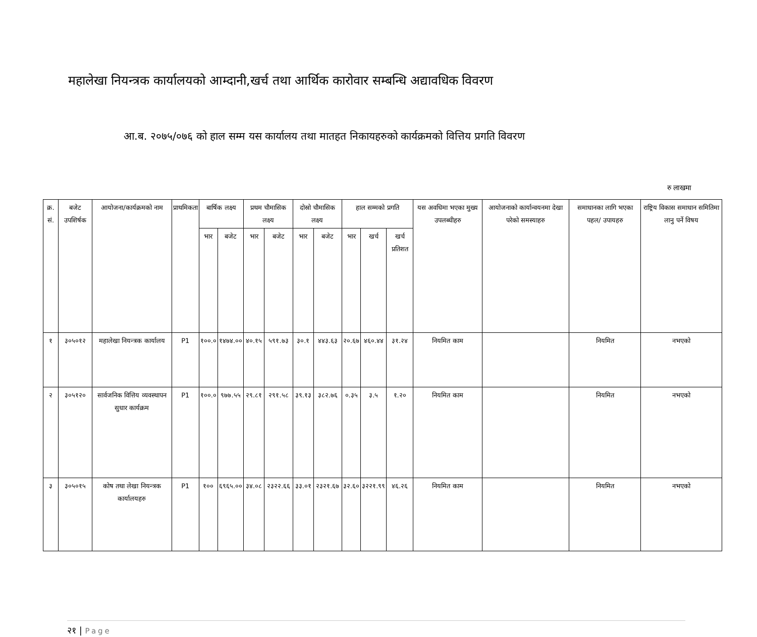महालेखा नियन्त्रक कार्यालयको आम्दानी,खर्च तथा आर्थिक कारोवार सम्बन्धि अद्यावधिक विवरण
आ.ब. २०७५/०७६ को हाल सम्म यस कार्यालय तथा मातहत निकायहरुको कार्यक्रमको वित्तिय प्रगति विवरण
रु लाखमा
| क्र. सं. | बजेट उपशिर्षक | आयोजना/कार्यक्रमको नाम | प्राथमिकता | बार्षिक लक्ष्य | | प्रथम चौमासिक लक्ष्य | | दोस्रो चौमासिक लक्ष्य | | हाल सम्मको प्रगति | | | यस अवधिमा भएका मुख्य उपलब्धीहरु | आयोजनाको कार्यान्वयनमा देखा परेको समस्याहरु | समाधानका लागि भएका पहल/ उपायहरु | राष्ट्रिय विकास समाधान समितिमा लानु पर्ने विषय |
| --- | --- | --- | --- | --- | --- | --- | --- | --- | --- | --- | --- | --- | --- | --- | --- | --- |
| | | | | भार | बजेट | भार | बजेट | भार | बजेट | भार | खर्च | खर्च प्रतिशत | | | | |
| १ | ३०५०१२ | महालेखा नियन्त्रक कार्यालय | P1 | १००.० | १४७४.०० | ४०.१५ | ५९१.७३ | ३०.१ | ४४३.६३ | २०.६७ | ४६०.४४ | ३१.२४ | नियमित काम | | नियमित | नभएको |
| २ | ३०५१२० | सार्वजनिक वित्तिय व्यवस्थापन सुधार कार्यक्रम | P1 | १००.० | ९७७.५५ | २९.८१ | २९१.५८ | ३९.१३ | ३८२.७६ | ०.३५ | ३.५ | १.२० | नियमित काम | | नियमित | नभएको |
| ३ | ३०५०१५ | कोष तथा लेखा नियन्त्रक कार्यालयहरु | P1 | १०० | ६९६५.०० | ३४.०८ | २३२२.६६ | ३३.०१ | २३२१.६७ | ३२.६० | ३२२१.९९ | ४६.२६ | नियमित काम | | नियमित | नभएको |
२१ | Page